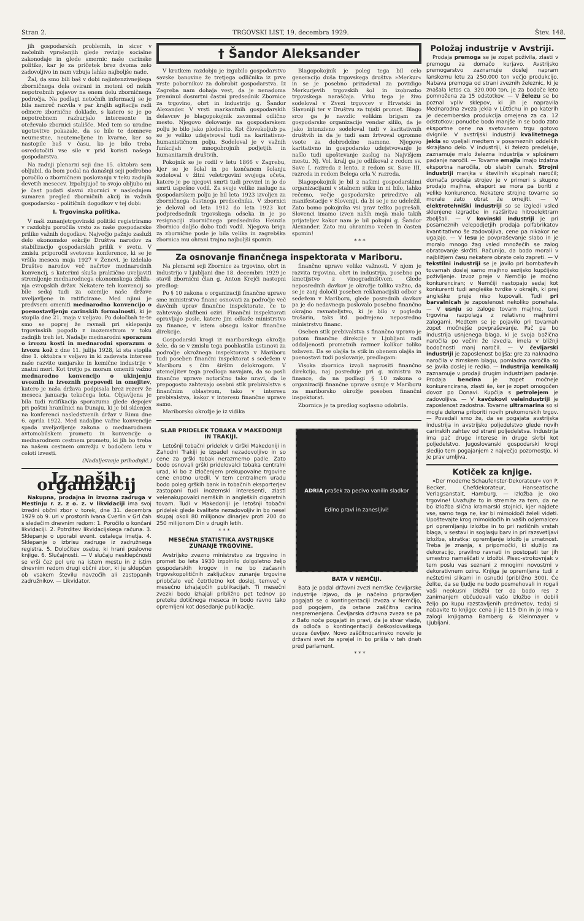Stran 2. TRGOVSKI LIST, 19. decembra 1929. Štev. 148.
jih gospodarskih problemih, in sicer v načelnih vprašanjih glede revizije socialne zakonodaje in glede smernic naše carinske politike, kar je za pričetek brez dvoma zelo zadovoljivo in nam vzbuja lahko najboljše nade.
Žal, da smo bili baš v dobi najintenzivnejšega zborničnega dela ovirani in moteni od nekih nepotrebnih pojavov na enem delu zborničnega področja. Na podlagi netočnih informacij se je bila namreč razvila v par krajih agitacija radi odmere zbornične doklade, s katero se je po nepotrebnem razburjalo interesente in oteževalo zbornici stališče. Med tem so uradne ugotovitve pokazale, da so bile te domneve neumestne, neutemeljene in kvarne, ker so nastopile baš v času, ko je bilo treba osredotočiti vse sile v prid koristi našega gospodarstva.
Na zadnji plenarni seji dne 15. oktobra sem obljubil, da bom podal na današnji seji podrobno poročilo o zborničnem poslovanju v teku zadnjih devetih mesecev. Izpolnjujoč to svojo obljubo mi je čast podati slavni zbornici v naslednjem sumaren pregled zborničnih akcij in važnih gospodarsko - političnih dogodkov v tej dobi:
I. Trgovinska politika.
V naši zunanjetrgovinski politiki registriramo v razdobju poročila vrsto za naše gospodarske prilike važnih dogodkov. Največjo pažnjo zasluži delo ekonomske sekcije Društva narodov za stabilizacijo gospodarskih prilik v svetu. V zmislu priporočil svetovne konference, ki se je vršila meseca maja 1927 v Ženevi, je izdelalo Društvo narodov več načrtov mednarodnih konvencij, s katerimi skuša praktično uveljaviti stremljenje mednarodnega ekonomskega zbliža­nja evropskih držav. Nekatere teh konvencij so bile sedaj tudi za ozemlje naše države uveljavljene in ratificirane. Med njimi je predvsem omeniti mednarodno konvencijo o poenostavljenju carinskih formalnosti, ki je stopila dne 21. maja v veljavo. Po določbah te-te smo se poprej že ravnali pri sklepanju trgovinskih pogodb z inozemstvom v toku zadnjih treh let. Nadalje mednarodni sporazum o izvozu kosti in mednarodni sporazum o izvozu kož z dne 11. julija 1928, ki sta stopila dne 1. oktobra v veljavo in ki zadevata interese naše razvite usnjarske in kemične industrije v znatni meri. Kot tretjo pa moram omeniti važno mednarodno konvencijo o ukinjenju uvoznih in izvoznih prepovedi in omejitev, katero je naša država podpisala brez rezerv že meseca januarja tekočega leta. Objavljena je bila tudi ratifikacija sporazuma glede depojev pri poštni hranilnici na Dunaju, ki je bil sklenjen na konferenci nasledstvenih držav v Rimu dne 6. aprila 1922. Med nadaljne važne konvencije spada uveljavljenje zakona o mednarodnem avtomobilskem prometu in konvencije o mednarodnem cestnem prometu, ki jih bo treba na našem cestnem omrežju v bodočem letu v celoti izvesti.
(Nadaljevanje prihodnjič.)
Iz naših organizacij
Nakupna, prodajna in izvozna zadruga v Mestinju r. z. z o. z. v likvidaciji ima svoj izredni občni zbor v torek, dne 31. decembra 1929 ob 9. uri v prostorih Ivana Cverlin v Grl čah s sledečim dnevnim redom: 1. Poročilo o končani likvidaciji. 2. Potrditev likvidacijskega računa. 3. Sklepanje o uporabi event. ostalega imetja. 4. Sklepanje o izbrisu zadruge iz zadružnega registra. 5. Določitev osebe, ki hrani poslovne knjige. 6. Slučajnosti. — V slučaju nesklepčnosti se vrši čez pol ure na istem mestu in z istim dnevnim redom drugi občni zbor, ki je sklepčen ob vsakem številu navzočih ali zastopanih zadružnikov. — Likvidator.
† Šandor Aleksander
V kratkem razdobju je izgubilo gospodarstvo savske banovine že tretjega odličnika iz prve vrste pobornikov za dobrobit gospodarstva. Iz Zagreba nam dohaja vest, da je nenadoma preminul dosmrtni častni predsednik Zbornice za trgovino, obrt in industrijo g. Šandor Alexander. V vrsti markantnih gospodarskih delavcev je blagopokojnik zavzemal odlično mesto. Njegovo delovanje na gospodarskem polju je bilo jako plodovito. Kot človekoljub pa se je veliko udejstvoval tudi na karitativno-humanističnem polju. Sodeloval je v važnih funkcijah v mnogobrojnih podjetjih in humanitarnih društvih.
Pokojnik se je rodil v letu 1866 v Zagrebu, kjer se je šolal in po končanem šolanju sodeloval v žitni veletrgovini svojega očeta, katero je po njegovi smrti tudi prevzel in jo do smrti uspešno vodil. Za svoje velike zasluge na gospodarskem polju je bil leta 1923 izvoljen za zborničnega častnega predsednika. V zbornici je deloval od leta 1912 do leta 1923 kot podpredsednik trgovskega odseka in je po resignaciji zborničnega predsednika Heinzla zbornico daljšo dobo tudi vodil. Njegova briga za zbornične posle je bila velika in zagrebška zbornica mu ohrani trajno najboljši spomin.
Blagopokojnik je poleg tega bil celo generacijo duša trgovskega društva »Merkur« in se je posebno prizadeval za povzdigo Merkurjevih trgovskih šol in izobrazbo trgovskega naraščaja. Vrhu tega je živo sodeloval v Zvezi trgovcev v Hrvatski in Slavoniji ter v Društvu za tujski promet. Blago srce ga je navzlic velikim brigam za gospodarske organizacije vendar sililo, da je jako intenzivno sodeloval tudi v karitativnih društvih in da je tudi sam žrtvoval ogromne vsote za dobrodelne namene. Njegovo karitativno in gospodarsko udejstvovanje je našlo tudi upoštevanje zaslug na Najvišjem mestu. Nj. Vel. kralj ga je odlikoval z redom sv. Save I. razreda z lento, z redom sv. Save III. razreda in redom Belega orla V. razreda.
Blagopokojnik je bil z našimi gospodarskimi organizacijami v stalnem stiku in ni bilo, lahko rečemo, večje gospodarske prireditve ali manifestacije v Sloveniji, da bi se je ne udeležil. Zato bomo pokojnika vsi prav težko pogrešali. Slovenci imamo izven naših mejà malo takih prijateljev kakor nam je bil pokojni g. Šandor Alexander. Zato mu ohranimo večen in časten spomin!
* * *
Za osnovanje finančnega inspektorata v Mariboru.
Na plenarni seji Zbornice za trgovino, obrt in industrijo v Ljubljani dne 18. decembra 1929 je stavil zbornični član g. Anton Krejči nastopni predlog:
Po § 10 zakona o organizaciji finančne uprave sme ministrstvo financ osnovati za področje več davčnih uprav finančne inspektorate, če to zahtevajo službeni oziri. Finančni inspektorati opravljajo posle, katere jim odkaže ministrstvo za finance, v istem obsegu kakor finančne direkcije.
Gospodarski krogi iz mariborskega okrožja žele, da se v zmislu tega pooblastila ustanovi za področje okrožnega inspektorata v Mariboru tudi poseben finančni inspektorat s sedežem v Mariboru s čim širšim delokrogom. V utemeljitev tega predloga navajam, da so posli finančne uprave notorično take nravi, da le prepogosto zahtevajo osebni stik prebivalstva s finančnim oblastvom, tako v interesu prebivalstva, kakor v interesu finančne uprave same.
Mariborsko okrožje je iz vidika
finančne uprave velike važnosti. V njem je razvita trgovina, obrt in industrija, posebno pa kmetijstvo z vinogradništvom. Glede neposrednih davkov je okrožje toliko važno, da se je zanj določil poseben reklamacijski odbor s sedežem v Mariboru, glede posrednih davkov pa je do nedavnega poslovalo posebno finančno okrajno ravnateljstvo, ki je bilo v pogledu trošarin, taks itd. podrejeno neposredno ministrstvu financ.
Oseben stik prebivalstva s finančno upravo je potom finančne direkcije v Ljubljani radi oddaljenosti prometnih razmer kolikor toliko težaven. Da se olajša ta stik in obenem olajša in poenostavi tudi poslovanje, predlagam:
Visoka zbornica izvoli naprositi finančno direkcijo, naj posreduje pri g. ministru za finance, da na podlagi § 10 zakona o organizaciji finančne uprave osnuje v Mariboru za mariborsko okrožje poseben finančni inspektorat.
Zbornica je ta predlog soglasno odobrila.
SLAB PRIDELEK TOBAKA V MAKEDONIJI IN TRAKIJI.
Letošnji tobačni pridelek v Grški Makedoniji in Zahodni Trakiji je izpadel nezadovoljivo in so cene za grški tobak nerazmerno padle. Zato bodo osnovali grški pridelovalci tobaka centralni urad, ki bo z izločenjem prekupovalne trgovine cene enotno uredil. V tem centralnem uradu bodo poleg grških bank in tobačnih eksporterjev zastopani tudi inozemski interesenti, zlasti velenakupovalci nemških in angleških cigaretnih tovarn. Tudi v Makedoniji je letošnji tobačni pridelek glede kvalitete nezadovoljiv in bo nesel skupaj okoli 80 milijonov dinarjev proti 200 do 250 milijonom Din v drugih letih.
* * *
MESEČNA STATISTIKA AVSTRIJSKE ZUNANJE TRGOVINE.
Avstrijsko zvezno ministrstvo za trgovino in promet bo leta 1930 izpolnilo dolgoletno željo gospodarskih krogov in ne bo začasnih trgovskopolitičnih zaključkov zunanje trgovine priobčalo več četrtletno kot doslej, temveč v mesečno izhajajočih publikacijah. Ti mesečni zvezki bodo izhajali približno pet tednov po preteku dotičnega meseca in bodo ravno tako opremljeni kot dosedanje publikacije.
ADRIA prašek za pecivo vanilin sladkor
Edino pravi in zanesljivi!
BATA V NEMČIJI.
Bata je podal državni zvezi nemške čevljarske industrije izjavo, da je načelno pripravljen pogajati se o kontingentaciji izvoza v Nemčijo, pod pogojem, da ostane zaščitna carina nespremenjena. Čevljarska državna zveza se pa z Baťo noče pogajati in pravi, da je stvar vlade, da odloča o kontingentaciji češkoslovaškega uvoza čevljev. Novo zaščitnocarinsko novelo je državni svet že sprejel in bo prišla v teh dneh pred parlament.
* * *
Položaj industrije v Avstriji.
Prodaja premoga se je zopet poživila, zlasti v premogu za domačo kurjavo. Avstrijsko premogarstvo zaznamuje doslej napram lanskemu letu za 250.000 ton večjo produkcijo. Nabava premoga od strani zveznih železnic, ki je znašala letos ca. 320.000 ton, je za bodoče leto pomnožena za 15 odstotkov. — V železu se bo poznal vpliv sklepov, ki jih je napravila Mednarodna zveza jekla v Lüttichu in po katerih je decemberska produkcija omejena za ca. 12 odstotkov; ponudbe bodo manjše in se bodo zato eksportne cene na svetovnem trgu gotovo dvignile. V avstrijski industriji kvalitetnega jekla so vpeljali medtem v posameznih oddelkih skrajšano delo. V industriji, ki železo predeluje, zaznamuje malo železna industrija v splošnem padanje naročil. — Tovarne emajla imajo izdatna eksportna naročila, ob slabih cenah. Strojni industriji manjka v številnih skupinah naročil; domača prodaja strojev je v primeri s skupno prodajo majhna, eksport se mora pa boriti z veliko konkurenco. Nekatere strojne tovarne so morale zato obrat že omejiti. — V elektrotehniški industriji so se izgledi vsled sklenjene izgradbe in razširitve hitroelektrarn zboljšali. — V kovinski industriji je pri posameznih velepodjetjih prodaja polfabrikatov kvantitativno še zadovoljiva, cene pa nikakor ne ugajajo. — V lesu je povpraševanje slabo in je moralo mnogo žag vsled množečih se zalog obratovanje skrčiti. Računijo, da bodo morali v najbližjem času nekatere obrate celo zapreti. — V tekstilni industriji se je javilo pri bombaževih tovarnah doslej samo majhno sezijsko kupčijsko poživljenje. Izvoz preje v Nemčijo je močno konkurenciran; v Nemčiji nastopajo sedaj kot konkurenti tudi angleške tvrdke v okrajih, ki prej angleške preje niso kupovali. Tudi pri barvalnicah je zaposlenost nekoliko ponehala. — V usnju so zaloge tovarn majhne, tudi trgovina razpolaga z relativno majhnimi zalogami. Medtem se je pojavilo pri tovarnah zopet močnejše povpraševanje. Pač pa bo industrija usnjenega blaga, ki je svoja božična naročila po večini že izvedla, imela v bližnji bodočnosti manj naročil. — V čevljarski industriji je zaposlenost boljša; gre za naknadna naročila v zimskem blagu, pomladna naročila so se javila doslej le redko. — Industrija kemikalij zaznamuje v prodaji drugim industrijam padanje. Prodaja bencina je zopet močneje konkurencirana, zlasti še, ker je zopet omogočen dovoz po Donavi. Kupčija s petrolejem je zadovoljiva. — V kavčukovi veleindustriji je zaposlenost zadostna. Tovarne ultramarina so si mogle deloma priboriti novih prekomorskih trgov. — Povedali smo že, da se pogajata avstrijska industrija in avstrijsko poljedelstvo glede novih carinskih zahtev od strani poljedelstva. Industrija ima pač druge interese in druge skrbi kot poljedelstvo. Jugoslovanski gospodarski krogi sledijo tem pogajanjem z največjo pozornostjo, ki je prav umljiva.
Kotiček za knjige.
»Der moderne Schaufenster-Dekorateur« von P. Becker, Chefdekorateur, Hanseatische Verlagsanstalt, Hamburg. — Izložba je oko trgovine! Uvažujte to in stremite za tem, da ne bo izložba slična kramarski stojnici, kjer najdete vse, samo tega ne, kar bi mimoidoči želeli videti. Upoštevajte krog mimoidočih in vaših odjemalcev pri opremljanju izložbe in to pri različnih vrstah blaga, v sestavi in soglasju barv in pri razsvetljavi izložbe, skratka: opremljanje izložb je umetnost. Treba je znanja, s pripomočki, ki služijo za dekoracijo, pravilno ravnati in postopati ter jih umestno nameščati v izložbi. Pisec-strokovnjak v tem poslu vas seznani z mnogimi novostmi v dekorativnem oziru. Knjiga je opremljena tudi z neštetimi slikami in osnutki (približno 300). Če želite, da se ljudje ne bodo posmehovali in rogali vaši neokusni izložbi ter da bodo res z zanimanjem občudovali vašo izložbo in dobili željo po kupu razstavljenih predmetov, tedaj si nabavite to knjigo; cena ji je 115 Din in jo ima v zalogi knjigarna Bamberg & Kleinmayer v Ljubljani.